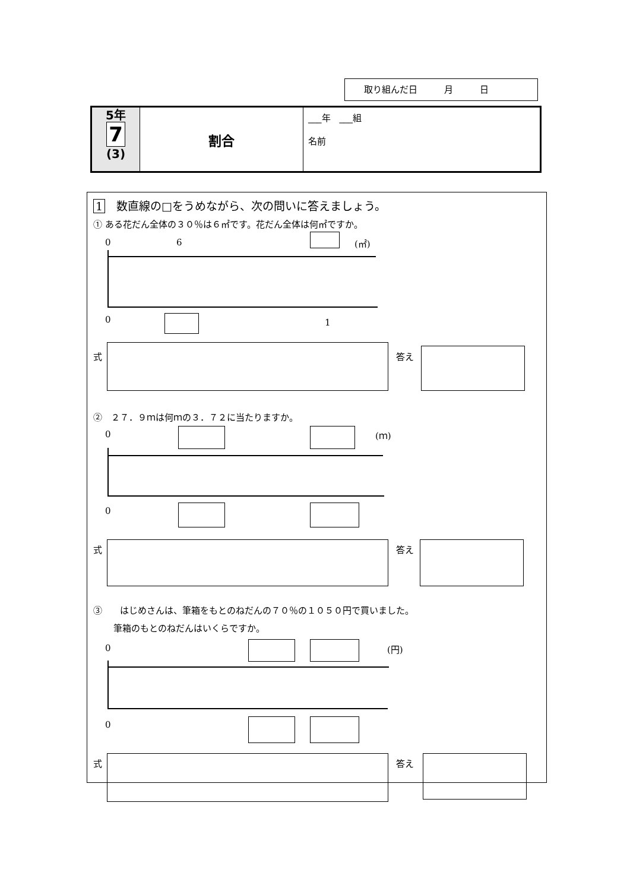取り組んだ日　　　月　　　日
| 5年 7 (3) | 割合 | ___年 ___組 名前 |
1　数直線の□をうめながら、次の問いに答えましょう。
① ある花だん全体の３０％は６㎡です。花だん全体は何㎡ですか。
0 6 (㎡)
0 1
式 答え
②　２７．９ｍは何ｍの３．７２に当たりますか。
0 (ｍ)
0
式 答え
③　　はじめさんは、筆箱をもとのねだんの７０％の１０５０円で買いました。
筆箱のもとのねだんはいくらですか。
0 (円)
0
式 答え